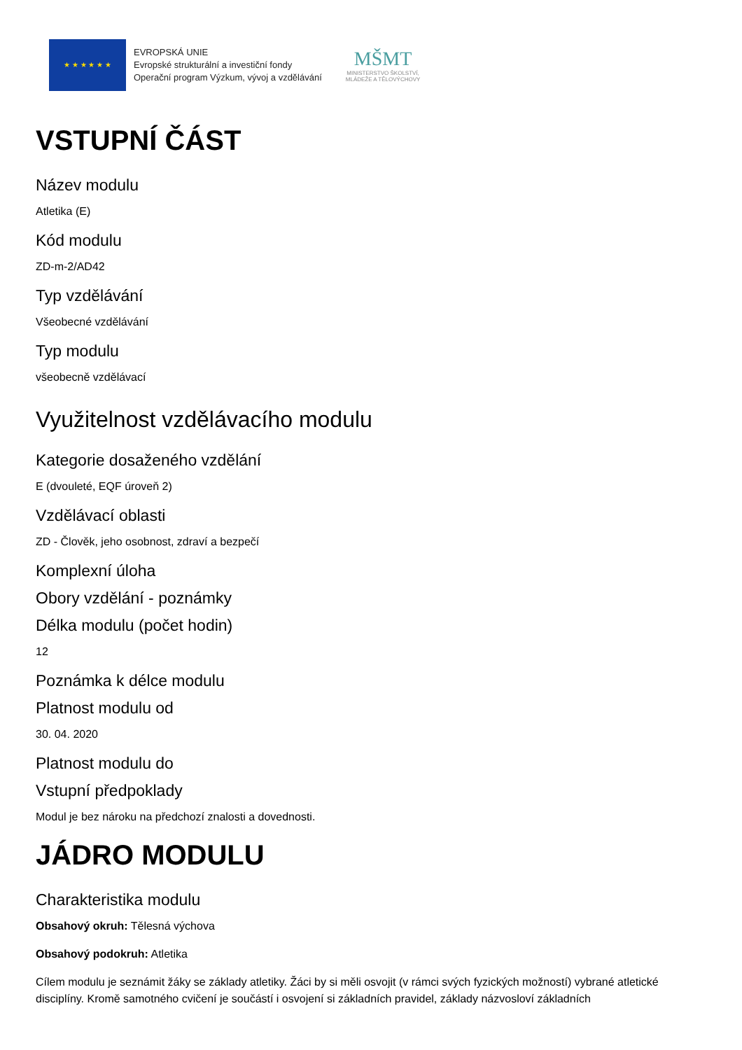★ ★ ★ ★ ★ ★
EVROPSKÁ UNIE
Evropské strukturální a investiční fondy
Operační program Výzkum, vývoj a vzdělávání
MŠMT
MINISTERSTVO ŠKOLSTVÍ,
MLÁDEŽE A TĚLOVÝCHOVY
VSTUPNÍ ČÁST
Název modulu
Atletika (E)
Kód modulu
ZD-m-2/AD42
Typ vzdělávání
Všeobecné vzdělávání
Typ modulu
všeobecně vzdělávací
Využitelnost vzdělávacího modulu
Kategorie dosaženého vzdělání
E (dvouleté, EQF úroveň 2)
Vzdělávací oblasti
ZD - Člověk, jeho osobnost, zdraví a bezpečí
Komplexní úloha
Obory vzdělání - poznámky
Délka modulu (počet hodin)
12
Poznámka k délce modulu
Platnost modulu od
30. 04. 2020
Platnost modulu do
Vstupní předpoklady
Modul je bez nároku na předchozí znalosti a dovednosti.
JÁDRO MODULU
Charakteristika modulu
Obsahový okruh: Tělesná výchova
Obsahový podokruh: Atletika
Cílem modulu je seznámit žáky se základy atletiky. Žáci by si měli osvojit (v rámci svých fyzických možností) vybrané atletické disciplíny. Kromě samotného cvičení je součástí i osvojení si základních pravidel, základy názvosloví základních